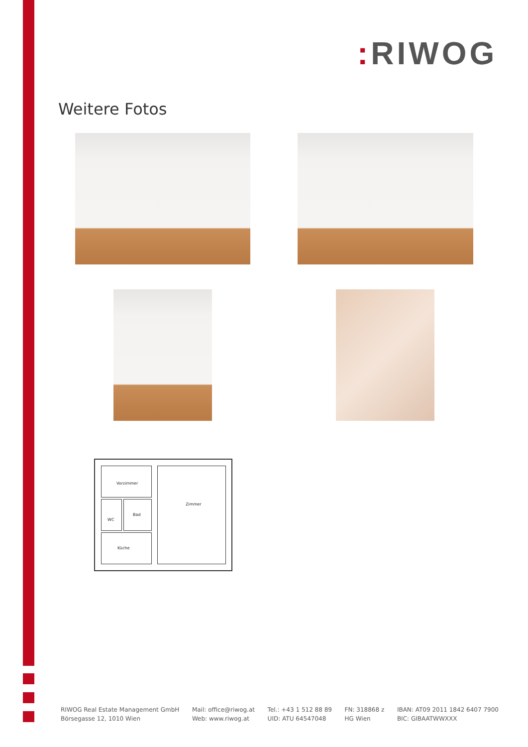: RIWOG
Weitere Fotos
Vorzimmer Zimmer
WC Bad
Küche
RIWOG Real Estate Management GmbH
Börsegasse 12, 1010 Wien
Mail: office@riwog.at
Web: www.riwog.at
Tel.: +43 1 512 88 89
UID: ATU 64547048
FN: 318868 z
HG Wien
IBAN: AT09 2011 1842 6407 7900
BIC: GIBAATWWXXX